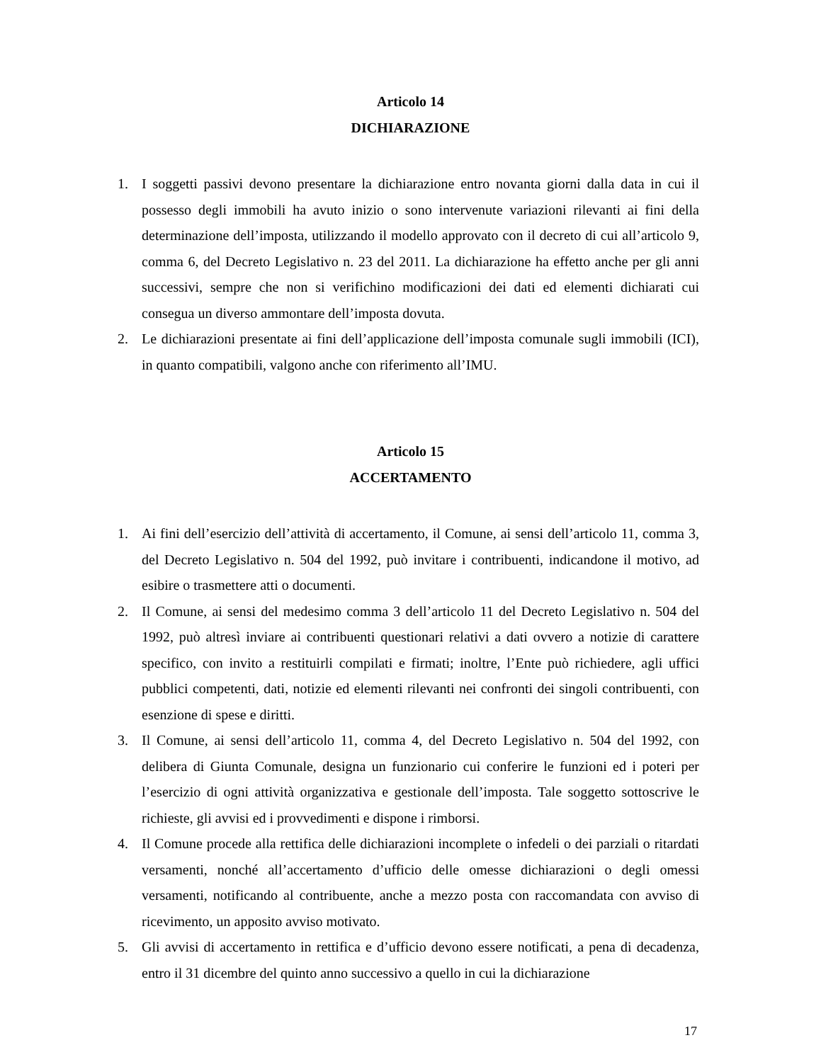Articolo 14
DICHIARAZIONE
1. I soggetti passivi devono presentare la dichiarazione entro novanta giorni dalla data in cui il possesso degli immobili ha avuto inizio o sono intervenute variazioni rilevanti ai fini della determinazione dell’imposta, utilizzando il modello approvato con il decreto di cui all’articolo 9, comma 6, del Decreto Legislativo n. 23 del 2011. La dichiarazione ha effetto anche per gli anni successivi, sempre che non si verifichino modificazioni dei dati ed elementi dichiarati cui consegua un diverso ammontare dell’imposta dovuta.
2. Le dichiarazioni presentate ai fini dell’applicazione dell’imposta comunale sugli immobili (ICI), in quanto compatibili, valgono anche con riferimento all’IMU.
Articolo 15
ACCERTAMENTO
1. Ai fini dell’esercizio dell’attività di accertamento, il Comune, ai sensi dell’articolo 11, comma 3, del Decreto Legislativo n. 504 del 1992, può invitare i contribuenti, indicandone il motivo, ad esibire o trasmettere atti o documenti.
2. Il Comune, ai sensi del medesimo comma 3 dell’articolo 11 del Decreto Legislativo n. 504 del 1992, può altresì inviare ai contribuenti questionari relativi a dati ovvero a notizie di carattere specifico, con invito a restituirli compilati e firmati; inoltre, l’Ente può richiedere, agli uffici pubblici competenti, dati, notizie ed elementi rilevanti nei confronti dei singoli contribuenti, con esenzione di spese e diritti.
3. Il Comune, ai sensi dell’articolo 11, comma 4, del Decreto Legislativo n. 504 del 1992, con delibera di Giunta Comunale, designa un funzionario cui conferire le funzioni ed i poteri per l’esercizio di ogni attività organizzativa e gestionale dell’imposta. Tale soggetto sottoscrive le richieste, gli avvisi ed i provvedimenti e dispone i rimborsi.
4. Il Comune procede alla rettifica delle dichiarazioni incomplete o infedeli o dei parziali o ritardati versamenti, nonché all’accertamento d’ufficio delle omesse dichiarazioni o degli omessi versamenti, notificando al contribuente, anche a mezzo posta con raccomandata con avviso di ricevimento, un apposito avviso motivato.
5. Gli avvisi di accertamento in rettifica e d’ufficio devono essere notificati, a pena di decadenza, entro il 31 dicembre del quinto anno successivo a quello in cui la dichiarazione
17